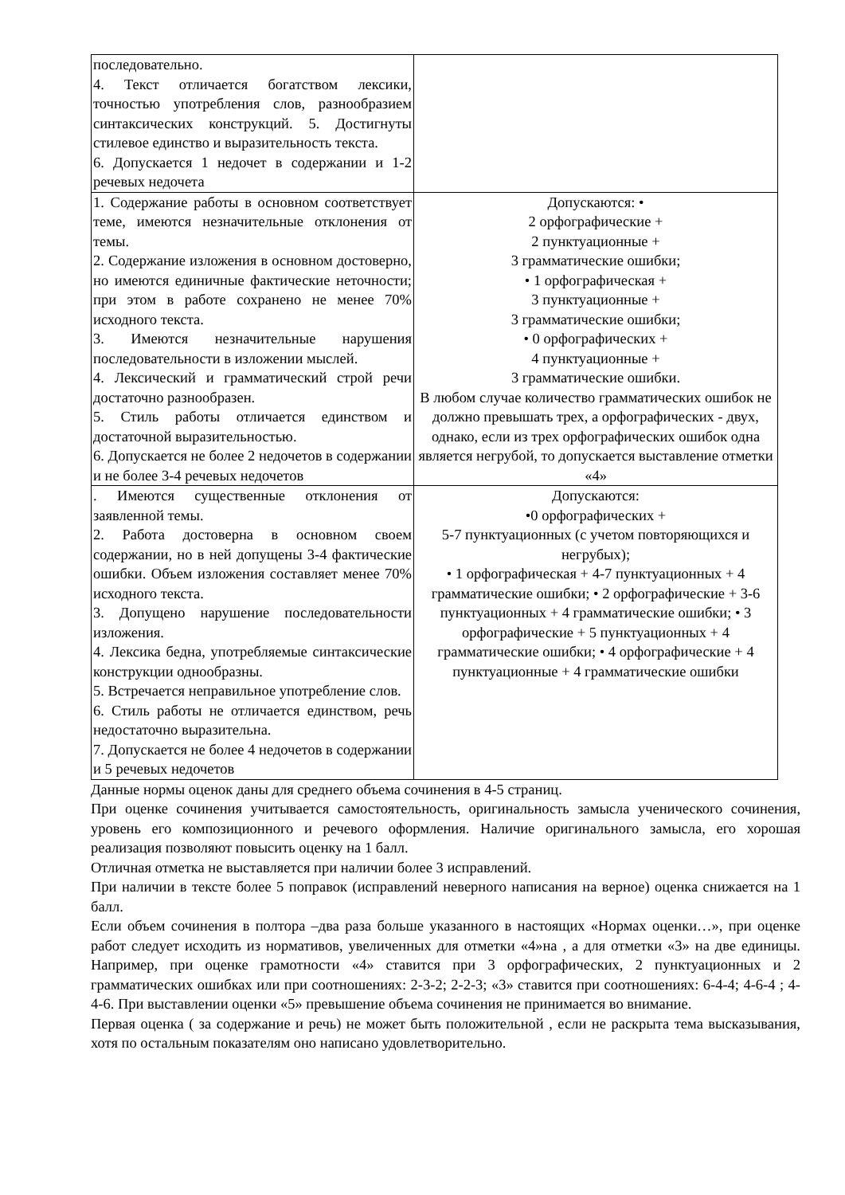| последовательно. 4. Текст отличается богатством лексики, точностью употребления слов, разнообразием синтаксических конструкций. 5. Достигнуты стилевое единство и выразительность текста. 6. Допускается 1 недочет в содержании и 1-2 речевых недочета | |
| 1. Содержание работы в основном соответствует теме, имеются незначительные отклонения от темы. 2. Содержание изложения в основном достоверно, но имеются единичные фактические неточности; при этом в работе сохранено не менее 70% исходного текста. 3. Имеются незначительные нарушения последовательности в изложении мыслей. 4. Лексический и грамматический строй речи достаточно разнообразен. 5. Стиль работы отличается единством и достаточной выразительностью. 6. Допускается не более 2 недочетов в содержании и не более 3-4 речевых недочетов | Допускаются: • 2 орфографические + 2 пунктуационные + 3 грамматические ошибки; • 1 орфографическая + 3 пунктуационные + 3 грамматические ошибки; • 0 орфографических + 4 пунктуационные + 3 грамматические ошибки. В любом случае количество грамматических ошибок не должно превышать трех, а орфографических - двух, однако, если из трех орфографических ошибок одна является негрубой, то допускается выставление отметки «4» |
| . Имеются существенные отклонения от заявленной темы. 2. Работа достоверна в основном своем содержании, но в ней допущены 3-4 фактические ошибки. Объем изложения составляет менее 70% исходного текста. 3. Допущено нарушение последовательности изложения. 4. Лексика бедна, употребляемые синтаксические конструкции однообразны. 5. Встречается неправильное употребление слов. 6. Стиль работы не отличается единством, речь недостаточно выразительна. 7. Допускается не более 4 недочетов в содержании и 5 речевых недочетов | Допускаются: •0 орфографических + 5-7 пунктуационных (с учетом повторяющихся и негрубых); • 1 орфографическая + 4-7 пунктуационных + 4 грамматические ошибки; • 2 орфографические + 3-6 пунктуационных + 4 грамматические ошибки; • 3 орфографические + 5 пунктуационных + 4 грамматические ошибки; • 4 орфографические + 4 пунктуационные + 4 грамматические ошибки |
Данные нормы оценок даны для среднего объема сочинения в 4-5 страниц.
При оценке сочинения учитывается самостоятельность, оригинальность замысла ученического сочинения, уровень его композиционного и речевого оформления. Наличие оригинального замысла, его хорошая реализация позволяют повысить оценку на 1 балл.
Отличная отметка не выставляется при наличии более 3 исправлений.
При наличии в тексте более 5 поправок (исправлений неверного написания на верное) оценка снижается на 1 балл.
Если объем сочинения в полтора –два раза больше указанного в настоящих «Нормах оценки…», при оценке работ следует исходить из нормативов, увеличенных для отметки «4»на , а для отметки «3» на две единицы. Например, при оценке грамотности «4» ставится при 3 орфографических, 2 пунктуационных и 2 грамматических ошибках или при соотношениях: 2-3-2; 2-2-3; «3» ставится при соотношениях: 6-4-4; 4-6-4 ; 4-4-6. При выставлении оценки «5» превышение объема сочинения не принимается во внимание.
Первая оценка ( за содержание и речь) не может быть положительной , если не раскрыта тема высказывания, хотя по остальным показателям оно написано удовлетворительно.